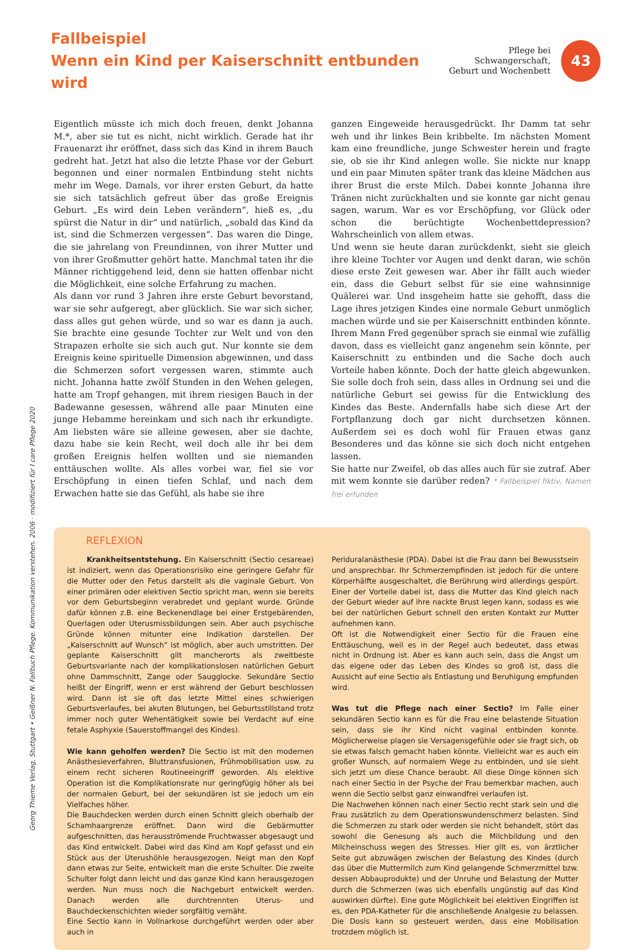Fallbeispiel
Wenn ein Kind per Kaiserschnitt entbunden wird
Pflege bei Schwangerschaft,
Geburt und Wochenbett
43
Eigentlich müsste ich mich doch freuen, denkt Johanna M.*, aber sie tut es nicht, nicht wirklich. Gerade hat ihr Frauenarzt ihr eröffnet, dass sich das Kind in ihrem Bauch gedreht hat. Jetzt hat also die letzte Phase vor der Geburt begonnen und einer normalen Entbindung steht nichts mehr im Wege. Damals, vor ihrer ersten Geburt, da hatte sie sich tatsächlich gefreut über das große Ereignis Geburt. „Es wird dein Leben verändern“, hieß es, „du spürst die Natur in dir“ und natürlich, „sobald das Kind da ist, sind die Schmerzen vergessen“. Das waren die Dinge, die sie jahrelang von Freundinnen, von ihrer Mutter und von ihrer Großmutter gehört hatte. Manchmal taten ihr die Männer richtiggehend leid, denn sie hatten offenbar nicht die Möglichkeit, eine solche Erfahrung zu machen.
Als dann vor rund 3 Jahren ihre erste Geburt bevorstand, war sie sehr aufgeregt, aber glücklich. Sie war sich sicher, dass alles gut gehen würde, und so war es dann ja auch. Sie brachte eine gesunde Tochter zur Welt und von den Strapazen erholte sie sich auch gut. Nur konnte sie dem Ereignis keine spirituelle Dimension abgewinnen, und dass die Schmerzen sofort vergessen waren, stimmte auch nicht. Johanna hatte zwölf Stunden in den Wehen gelegen, hatte am Tropf gehangen, mit ihrem riesigen Bauch in der Badewanne gesessen, während alle paar Minuten eine junge Hebamme hereinkam und sich nach ihr erkundigte. Am liebsten wäre sie alleine gewesen, aber sie dachte, dazu habe sie kein Recht, weil doch alle ihr bei dem großen Ereignis helfen wollten und sie niemanden enttäuschen wollte. Als alles vorbei war, fiel sie vor Erschöpfung in einen tiefen Schlaf, und nach dem Erwachen hatte sie das Gefühl, als habe sie ihre
ganzen Eingeweide herausgedrückt. Ihr Damm tat sehr weh und ihr linkes Bein kribbelte. Im nächsten Moment kam eine freundliche, junge Schwester herein und fragte sie, ob sie ihr Kind anlegen wolle. Sie nickte nur knapp und ein paar Minuten später trank das kleine Mädchen aus ihrer Brust die erste Milch. Dabei konnte Johanna ihre Tränen nicht zurückhalten und sie konnte gar nicht genau sagen, warum. War es vor Erschöpfung, vor Glück oder schon die berüchtigte Wochenbettdepression? Wahrscheinlich von allem etwas.
Und wenn sie heute daran zurückdenkt, sieht sie gleich ihre kleine Tochter vor Augen und denkt daran, wie schön diese erste Zeit gewesen war. Aber ihr fällt auch wieder ein, dass die Geburt selbst für sie eine wahnsinnige Quälerei war. Und insgeheim hatte sie gehofft, dass die Lage ihres jetzigen Kindes eine normale Geburt unmöglich machen würde und sie per Kaiserschnitt entbinden könnte. Ihrem Mann Fred gegenüber sprach sie einmal wie zufällig davon, dass es vielleicht ganz angenehm sein könnte, per Kaiserschnitt zu entbinden und die Sache doch auch Vorteile haben könnte. Doch der hatte gleich abgewunken. Sie solle doch froh sein, dass alles in Ordnung sei und die natürliche Geburt sei gewiss für die Entwicklung des Kindes das Beste. Andernfalls habe sich diese Art der Fortpflanzung doch gar nicht durchsetzen können. Außerdem sei es doch wohl für Frauen etwas ganz Besonderes und das könne sie sich doch nicht entgehen lassen.
Sie hatte nur Zweifel, ob das alles auch für sie zutraf. Aber mit wem konnte sie darüber reden? * Fallbeispiel fiktiv, Namen frei erfunden
REFLEXION
Krankheitsentstehung. Ein Kaiserschnitt (Sectio cesareae) ist indiziert, wenn das Operationsrisiko eine geringere Gefahr für die Mutter oder den Fetus darstellt als die vaginale Geburt. Von einer primären oder elektiven Sectio spricht man, wenn sie bereits vor dem Geburtsbeginn verabredet und geplant wurde. Gründe dafür können z.B. eine Beckenendlage bei einer Erstgebärenden, Querlagen oder Uterusmissbildungen sein. Aber auch psychische Gründe können mitunter eine Indikation darstellen. Der „Kaiserschnitt auf Wunsch“ ist möglich, aber auch umstritten. Der geplante Kaiserschnitt gilt mancherorts als zweitbeste Geburtsvariante nach der komplikationslosen natürlichen Geburt ohne Dammschnitt, Zange oder Saugglocke. Sekundäre Sectio heißt der Eingriff, wenn er erst während der Geburt beschlossen wird. Dann ist sie oft das letzte Mittel eines schwierigen Geburtsverlaufes, bei akuten Blutungen, bei Geburtsstillstand trotz immer noch guter Wehentätigkeit sowie bei Verdacht auf eine fetale Asphyxie (Sauerstoffmangel des Kindes).
Wie kann geholfen werden? Die Sectio ist mit den modernen Anästhesieverfahren, Bluttransfusionen, Frühmobilisation usw. zu einem recht sicheren Routineeingriff geworden. Als elektive Operation ist die Komplikationsrate nur geringfügig höher als bei der normalen Geburt, bei der sekundären ist sie jedoch um ein Vielfaches höher.
Die Bauchdecken werden durch einen Schnitt gleich oberhalb der Schamhaargrenze eröffnet. Dann wird die Gebärmutter aufgeschnitten, das herausströmende Fruchtwasser abgesaugt und das Kind entwickelt. Dabei wird das Kind am Kopf gefasst und ein Stück aus der Uterushöhle herausgezogen. Neigt man den Kopf dann etwas zur Seite, entwickelt man die erste Schulter. Die zweite Schulter folgt dann leicht und das ganze Kind kann herausgezogen werden. Nun muss noch die Nachgeburt entwickelt werden. Danach werden alle durchtrennten Uterus- und Bauchdeckenschichten wieder sorgfältig vernäht.
Eine Sectio kann in Vollnarkose durchgeführt werden oder aber auch in
Periduralanästhesie (PDA). Dabei ist die Frau dann bei Bewusstsein und ansprechbar. Ihr Schmerzempfinden ist jedoch für die untere Körperhälfte ausgeschaltet, die Berührung wird allerdings gespürt. Einer der Vorteile dabei ist, dass die Mutter das Kind gleich nach der Geburt wieder auf ihre nackte Brust legen kann, sodass es wie bei der natürlichen Geburt schnell den ersten Kontakt zur Mutter aufnehmen kann.
Oft ist die Notwendigkeit einer Sectio für die Frauen eine Enttäuschung, weil es in der Regel auch bedeutet, dass etwas nicht in Ordnung ist. Aber es kann auch sein, dass die Angst um das eigene oder das Leben des Kindes so groß ist, dass die Aussicht auf eine Sectio als Entlastung und Beruhigung empfunden wird.
Was tut die Pflege nach einer Sectio? Im Falle einer sekundären Sectio kann es für die Frau eine belastende Situation sein, dass sie ihr Kind nicht vaginal entbinden konnte. Möglicherweise plagen sie Versagensgefühle oder sie fragt sich, ob sie etwas falsch gemacht haben könnte. Vielleicht war es auch ein großer Wunsch, auf normalem Wege zu entbinden, und sie sieht sich jetzt um diese Chance beraubt. All diese Dinge können sich nach einer Sectio in der Psyche der Frau bemerkbar machen, auch wenn die Sectio selbst ganz einwandfrei verlaufen ist.
Die Nachwehen können nach einer Sectio recht stark sein und die Frau zusätzlich zu dem Operationswundenschmerz belasten. Sind die Schmerzen zu stark oder werden sie nicht behandelt, stört das sowohl die Genesung als auch die Milchbildung und den Milcheinschuss wegen des Stresses. Hier gilt es, von ärztlicher Seite gut abzuwägen zwischen der Belastung des Kindes (durch das über die Muttermilch zum Kind gelangende Schmerzmittel bzw. dessen Abbauprodukte) und der Unruhe und Belastung der Mutter durch die Schmerzen (was sich ebenfalls ungünstig auf das Kind auswirken dürfte). Eine gute Möglichkeit bei elektiven Eingriffen ist es, den PDA-Katheter für die anschließende Analgesie zu belassen. Die Dosis kann so gesteuert werden, dass eine Mobilisation trotzdem möglich ist.
Georg Thieme Verlag, Stuttgart • Geißner N. Fallbuch Pflege. Kommunikation verstehen. 2006 · modifiziert für I care Pflege 2020